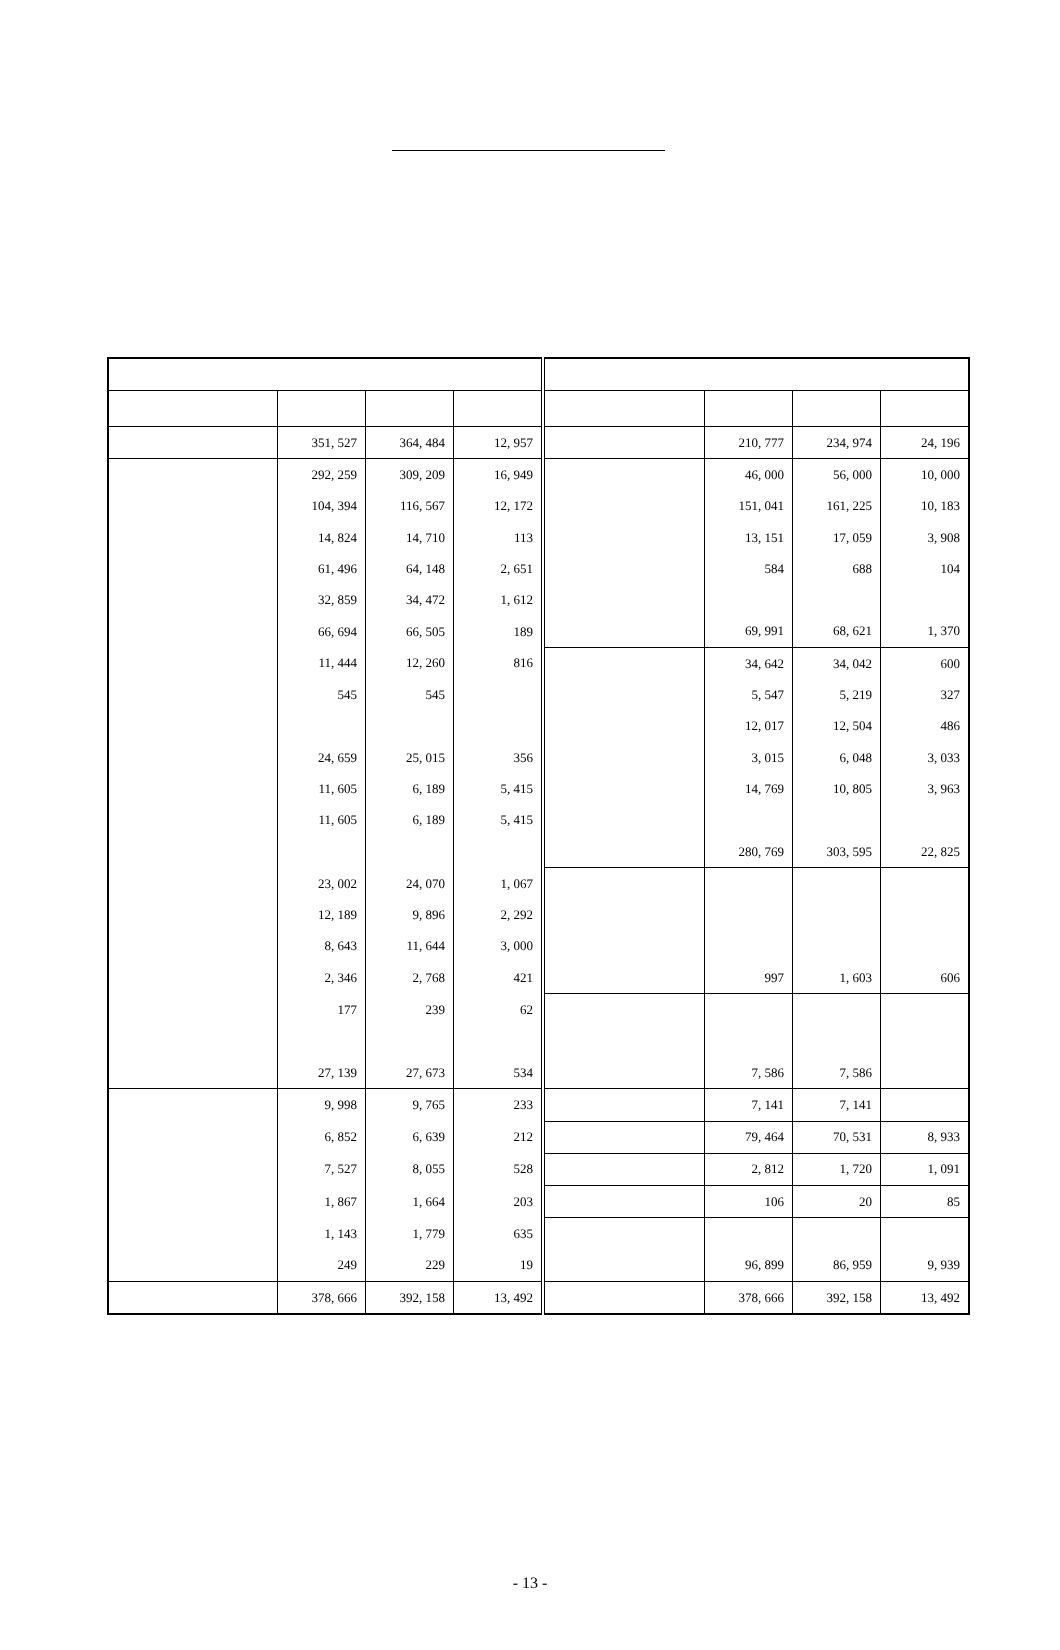| | 351, 527 | 364, 484 | 12, 957 | | 210, 777 | 234, 974 | 24, 196 |
| | 292, 259 | 309, 209 | 16, 949 | | 46, 000 | 56, 000 | 10, 000 |
| | 104, 394 | 116, 567 | 12, 172 | | 151, 041 | 161, 225 | 10, 183 |
| | 14, 824 | 14, 710 | 113 | | 13, 151 | 17, 059 | 3, 908 |
| | 61, 496 | 64, 148 | 2, 651 | | 584 | 688 | 104 |
| | 32, 859 | 34, 472 | 1, 612 | | | | |
| | 66, 694 | 66, 505 | 189 | | 69, 991 | 68, 621 | 1, 370 |
| | 11, 444 | 12, 260 | 816 | | 34, 642 | 34, 042 | 600 |
| | 545 | 545 | | | 5, 547 | 5, 219 | 327 |
| | | | | | 12, 017 | 12, 504 | 486 |
| | 24, 659 | 25, 015 | 356 | | 3, 015 | 6, 048 | 3, 033 |
| | 11, 605 | 6, 189 | 5, 415 | | 14, 769 | 10, 805 | 3, 963 |
| | 11, 605 | 6, 189 | 5, 415 | | | | |
| | | | | | 280, 769 | 303, 595 | 22, 825 |
| | 23, 002 | 24, 070 | 1, 067 | | | | |
| | 12, 189 | 9, 896 | 2, 292 | | | | |
| | 8, 643 | 11, 644 | 3, 000 | | | | |
| | 2, 346 | 2, 768 | 421 | | 997 | 1, 603 | 606 |
| | 177 | 239 | 62 | | | | |
| | 27, 139 | 27, 673 | 534 | | 7, 586 | 7, 586 | |
| | 9, 998 | 9, 765 | 233 | | 7, 141 | 7, 141 | |
| | 6, 852 | 6, 639 | 212 | | 79, 464 | 70, 531 | 8, 933 |
| | 7, 527 | 8, 055 | 528 | | 2, 812 | 1, 720 | 1, 091 |
| | 1, 867 | 1, 664 | 203 | | 106 | 20 | 85 |
| | 1, 143 | 1, 779 | 635 | | | | |
| | 249 | 229 | 19 | | 96, 899 | 86, 959 | 9, 939 |
| | 378, 666 | 392, 158 | 13, 492 | | 378, 666 | 392, 158 | 13, 492 |
- 13 -